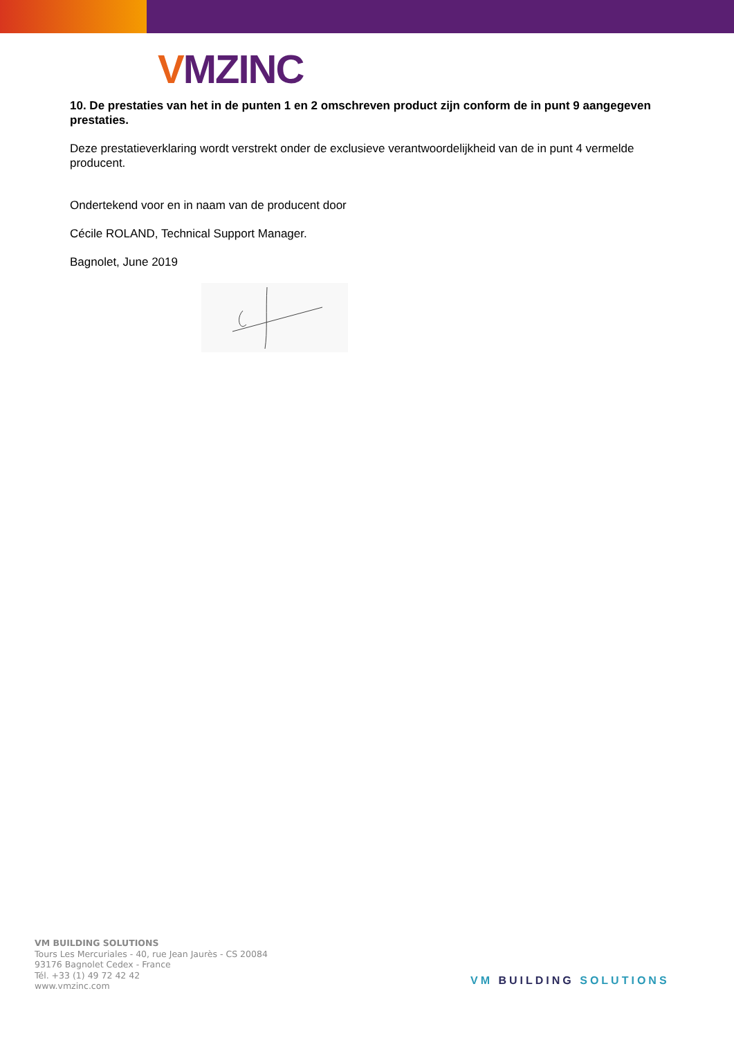VMZINC
10. De prestaties van het in de punten 1 en 2 omschreven product zijn conform de in punt 9 aangegeven prestaties.
Deze prestatieverklaring wordt verstrekt onder de exclusieve verantwoordelijkheid van de in punt 4 vermelde producent.
Ondertekend voor en in naam van de producent door
Cécile ROLAND, Technical Support Manager.
Bagnolet, June 2019
VM BUILDING SOLUTIONS
Tours Les Mercuriales - 40, rue Jean Jaurès - CS 20084
93176 Bagnolet Cedex - France
Tél. +33 (1) 49 72 42 42
www.vmzinc.com
VM BUILDING SOLUTIONS